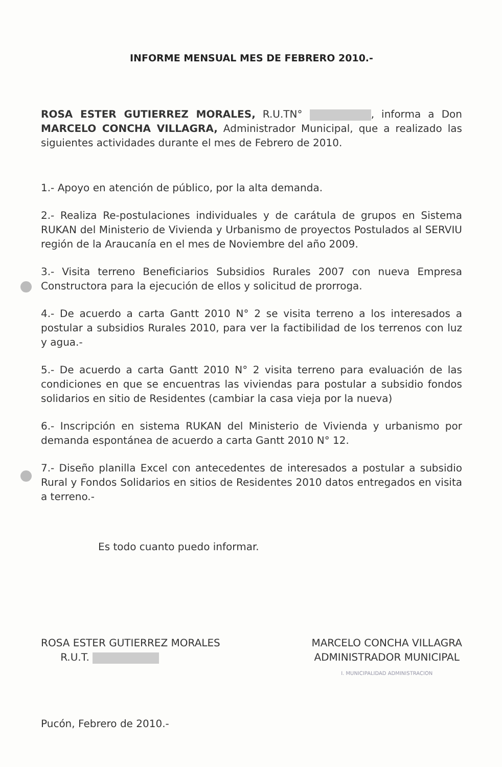INFORME MENSUAL MES DE FEBRERO 2010.-
ROSA ESTER GUTIERREZ MORALES, R.U.TN° , informa a Don MARCELO CONCHA VILLAGRA, Administrador Municipal, que a realizado las siguientes actividades durante el mes de Febrero de 2010.
1.- Apoyo en atención de público, por la alta demanda.
2.- Realiza Re-postulaciones individuales y de carátula de grupos en Sistema RUKAN del Ministerio de Vivienda y Urbanismo de proyectos Postulados al SERVIU región de la Araucanía en el mes de Noviembre del año 2009.
3.- Visita terreno Beneficiarios Subsidios Rurales 2007 con nueva Empresa Constructora para la ejecución de ellos y solicitud de prorroga.
4.- De acuerdo a carta Gantt 2010 N° 2 se visita terreno a los interesados a postular a subsidios Rurales 2010, para ver la factibilidad de los terrenos con luz y agua.-
5.- De acuerdo a carta Gantt 2010 N° 2 visita terreno para evaluación de las condiciones en que se encuentras las viviendas para postular a subsidio fondos solidarios en sitio de Residentes (cambiar la casa vieja por la nueva)
6.- Inscripción en sistema RUKAN del Ministerio de Vivienda y urbanismo por demanda espontánea de acuerdo a carta Gantt 2010 N° 12.
7.- Diseño planilla Excel con antecedentes de interesados a postular a subsidio Rural y Fondos Solidarios en sitios de Residentes 2010 datos entregados en visita a terreno.-
Es todo cuanto puedo informar.
ROSA ESTER GUTIERREZ MORALES
R.U.T.
MARCELO CONCHA VILLAGRA
ADMINISTRADOR MUNICIPAL
I. MUNICIPALIDAD ADMINISTRACION
Pucón, Febrero de 2010.-